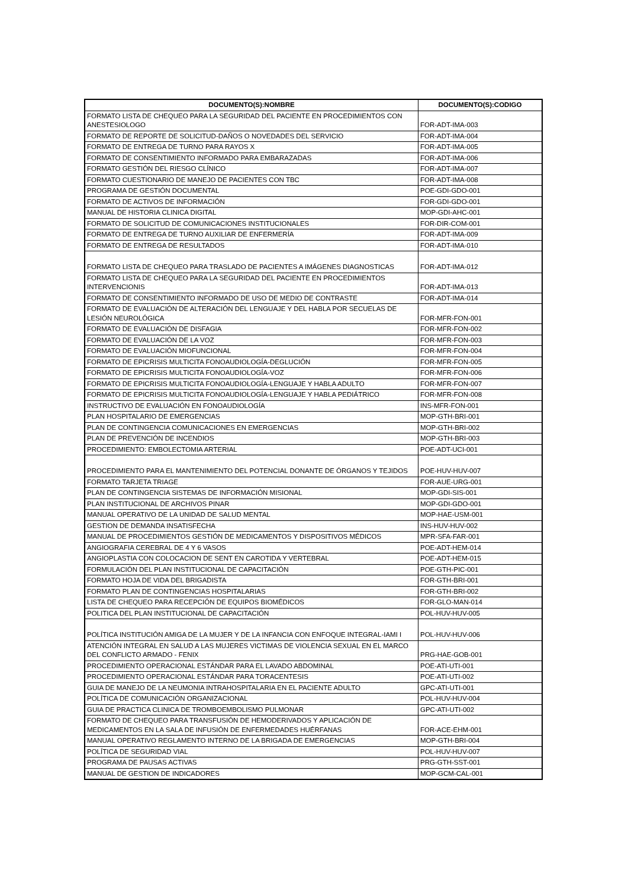| DOCUMENTO(S):NOMBRE | DOCUMENTO(S):CODIGO |
| --- | --- |
| FORMATO LISTA DE CHEQUEO PARA LA SEGURIDAD DEL PACIENTE EN PROCEDIMIENTOS CON ANESTESIOLOGO | FOR-ADT-IMA-003 |
| FORMATO DE REPORTE DE SOLICITUD-DAÑOS O NOVEDADES DEL SERVICIO | FOR-ADT-IMA-004 |
| FORMATO DE ENTREGA DE TURNO PARA RAYOS X | FOR-ADT-IMA-005 |
| FORMATO DE CONSENTIMIENTO INFORMADO PARA EMBARAZADAS | FOR-ADT-IMA-006 |
| FORMATO GESTIÓN DEL RIESGO CLÍNICO | FOR-ADT-IMA-007 |
| FORMATO CUESTIONARIO DE MANEJO DE PACIENTES CON TBC | FOR-ADT-IMA-008 |
| PROGRAMA DE GESTIÓN DOCUMENTAL | POE-GDI-GDO-001 |
| FORMATO DE ACTIVOS DE INFORMACIÓN | FOR-GDI-GDO-001 |
| MANUAL DE HISTORIA CLINICA DIGITAL | MOP-GDI-AHC-001 |
| FORMATO DE SOLICITUD DE COMUNICACIONES INSTITUCIONALES | FOR-DIR-COM-001 |
| FORMATO DE ENTREGA DE TURNO AUXILIAR DE ENFERMERÍA | FOR-ADT-IMA-009 |
| FORMATO DE ENTREGA DE RESULTADOS | FOR-ADT-IMA-010 |
| FORMATO LISTA DE CHEQUEO PARA TRASLADO DE PACIENTES A IMÁGENES DIAGNOSTICAS | FOR-ADT-IMA-012 |
| FORMATO LISTA DE CHEQUEO PARA LA SEGURIDAD DEL PACIENTE EN PROCEDIMIENTOS INTERVENCIONIS | FOR-ADT-IMA-013 |
| FORMATO DE CONSENTIMIENTO INFORMADO DE USO DE MEDIO DE CONTRASTE | FOR-ADT-IMA-014 |
| FORMATO DE EVALUACIÓN DE ALTERACIÓN DEL LENGUAJE Y DEL HABLA POR SECUELAS DE LESIÓN NEUROLÓGICA | FOR-MFR-FON-001 |
| FORMATO DE EVALUACIÓN DE DISFAGIA | FOR-MFR-FON-002 |
| FORMATO DE EVALUACIÓN DE LA VOZ | FOR-MFR-FON-003 |
| FORMATO DE EVALUACIÓN MIOFUNCIONAL | FOR-MFR-FON-004 |
| FORMATO DE EPICRISIS MULTICITA FONOAUDIOLOGÍA-DEGLUCIÓN | FOR-MFR-FON-005 |
| FORMATO DE EPICRISIS MULTICITA FONOAUDIOLOGÍA-VOZ | FOR-MFR-FON-006 |
| FORMATO DE EPICRISIS MULTICITA FONOAUDIOLOGÍA-LENGUAJE Y HABLA ADULTO | FOR-MFR-FON-007 |
| FORMATO DE EPICRISIS MULTICITA FONOAUDIOLOGÍA-LENGUAJE Y HABLA PEDIÁTRICO | FOR-MFR-FON-008 |
| INSTRUCTIVO DE EVALUACIÓN EN FONOAUDIOLOGÍA | INS-MFR-FON-001 |
| PLAN HOSPITALARIO DE EMERGENCIAS | MOP-GTH-BRI-001 |
| PLAN DE CONTINGENCIA COMUNICACIONES EN EMERGENCIAS | MOP-GTH-BRI-002 |
| PLAN DE PREVENCIÓN DE INCENDIOS | MOP-GTH-BRI-003 |
| PROCEDIMIENTO: EMBOLECTOMIA ARTERIAL | POE-ADT-UCI-001 |
| PROCEDIMIENTO PARA EL MANTENIMIENTO DEL POTENCIAL DONANTE DE ÓRGANOS Y TEJIDOS | POE-HUV-HUV-007 |
| FORMATO TARJETA TRIAGE | FOR-AUE-URG-001 |
| PLAN DE CONTINGENCIA SISTEMAS DE INFORMACIÓN MISIONAL | MOP-GDI-SIS-001 |
| PLAN INSTITUCIONAL DE ARCHIVOS PINAR | MOP-GDI-GDO-001 |
| MANUAL OPERATIVO DE LA UNIDAD DE SALUD MENTAL | MOP-HAE-USM-001 |
| GESTION DE DEMANDA INSATISFECHA | INS-HUV-HUV-002 |
| MANUAL DE PROCEDIMIENTOS GESTIÓN DE MEDICAMENTOS Y DISPOSITIVOS MÉDICOS | MPR-SFA-FAR-001 |
| ANGIOGRAFIA CEREBRAL DE 4 Y 6 VASOS | POE-ADT-HEM-014 |
| ANGIOPLASTIA CON COLOCACION DE SENT EN CAROTIDA Y VERTEBRAL | POE-ADT-HEM-015 |
| FORMULACIÓN DEL PLAN INSTITUCIONAL DE CAPACITACIÓN | POE-GTH-PIC-001 |
| FORMATO HOJA DE VIDA DEL BRIGADISTA | FOR-GTH-BRI-001 |
| FORMATO PLAN DE CONTINGENCIAS HOSPITALARIAS | FOR-GTH-BRI-002 |
| LISTA DE CHEQUEO PARA RECEPCIÓN DE EQUIPOS BIOMÉDICOS | FOR-GLO-MAN-014 |
| POLITICA DEL PLAN INSTITUCIONAL DE CAPACITACIÓN | POL-HUV-HUV-005 |
| POLÍTICA INSTITUCIÓN AMIGA DE LA MUJER Y DE LA INFANCIA CON ENFOQUE INTEGRAL-IAMI I | POL-HUV-HUV-006 |
| ATENCIÓN INTEGRAL EN SALUD A LAS MUJERES VICTIMAS DE VIOLENCIA SEXUAL EN EL MARCO DEL CONFLICTO ARMADO - FENIX | PRG-HAE-GOB-001 |
| PROCEDIMIENTO OPERACIONAL ESTÁNDAR PARA EL LAVADO ABDOMINAL | POE-ATI-UTI-001 |
| PROCEDIMIENTO OPERACIONAL ESTÁNDAR PARA TORACENTESIS | POE-ATI-UTI-002 |
| GUIA DE MANEJO DE LA NEUMONIA INTRAHOSPITALARIA EN EL PACIENTE ADULTO | GPC-ATI-UTI-001 |
| POLÍTICA DE COMUNICACIÓN ORGANIZACIONAL | POL-HUV-HUV-004 |
| GUIA DE PRACTICA CLINICA DE TROMBOEMBOLISMO PULMONAR | GPC-ATI-UTI-002 |
| FORMATO DE CHEQUEO PARA TRANSFUSIÓN DE HEMODERIVADOS Y APLICACIÓN DE MEDICAMENTOS EN LA SALA DE INFUSIÓN DE ENFERMEDADES HUÉRFANAS | FOR-ACE-EHM-001 |
| MANUAL OPERATIVO REGLAMENTO INTERNO DE LA BRIGADA DE EMERGENCIAS | MOP-GTH-BRI-004 |
| POLÍTICA DE SEGURIDAD VIAL | POL-HUV-HUV-007 |
| PROGRAMA DE PAUSAS ACTIVAS | PRG-GTH-SST-001 |
| MANUAL DE GESTION DE INDICADORES | MOP-GCM-CAL-001 |